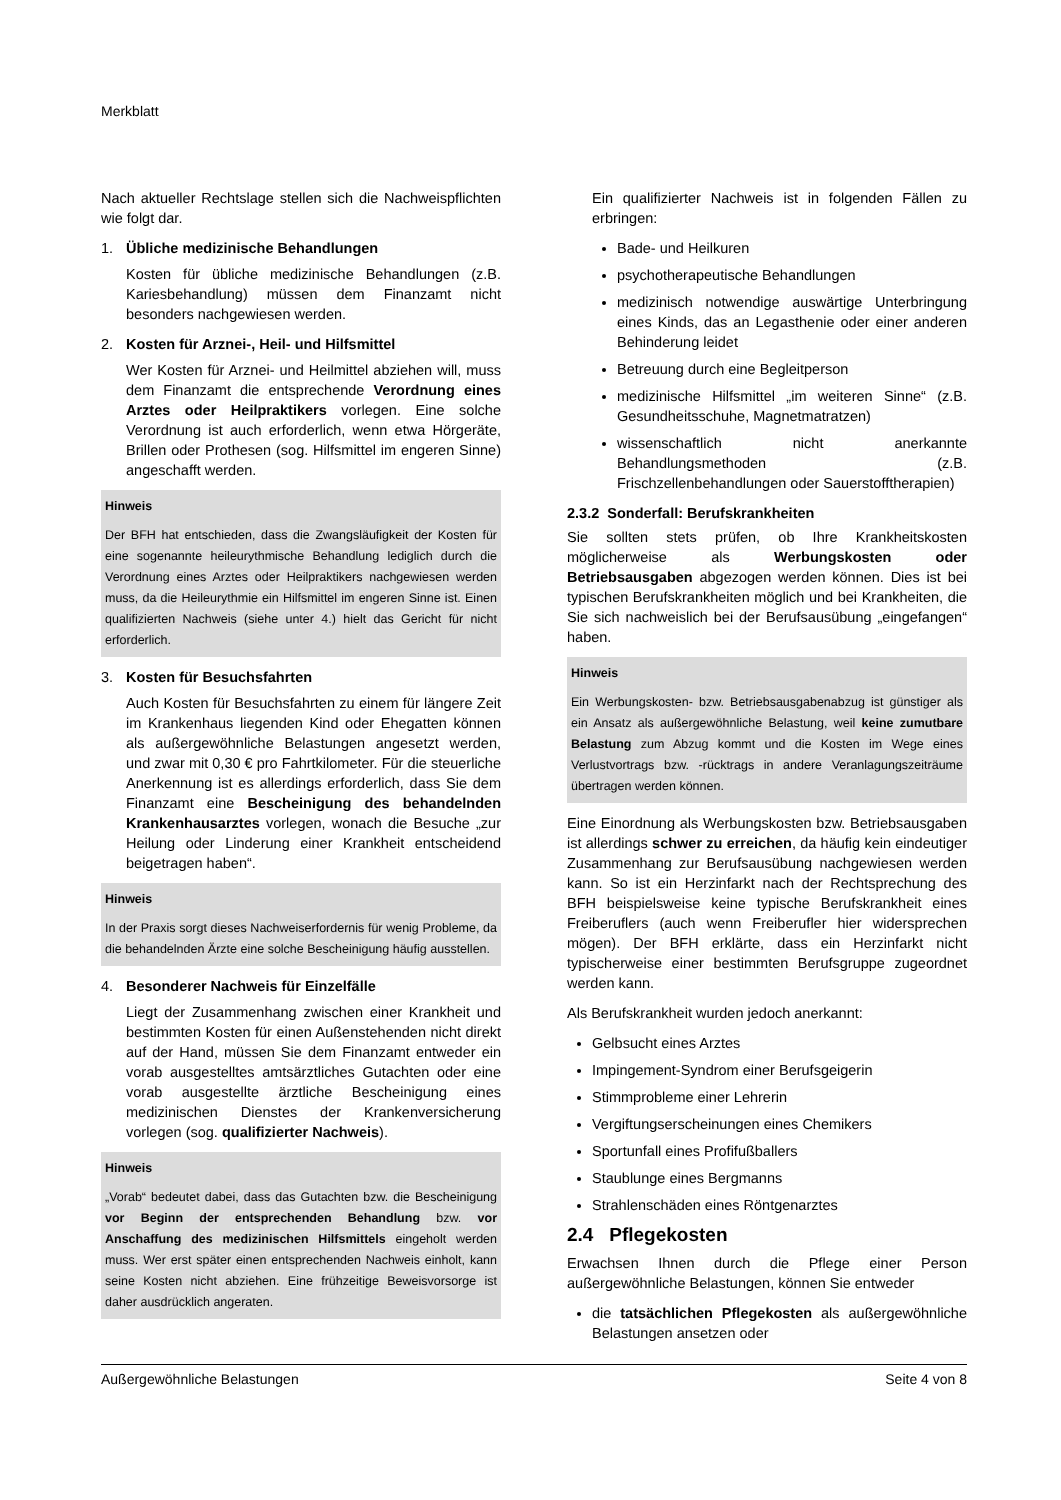Merkblatt
Nach aktueller Rechtslage stellen sich die Nachweispflichten wie folgt dar.
1. Übliche medizinische Behandlungen
Kosten für übliche medizinische Behandlungen (z.B. Kariesbehandlung) müssen dem Finanzamt nicht besonders nachgewiesen werden.
2. Kosten für Arznei-, Heil- und Hilfsmittel
Wer Kosten für Arznei- und Heilmittel abziehen will, muss dem Finanzamt die entsprechende Verordnung eines Arztes oder Heilpraktikers vorlegen. Eine solche Verordnung ist auch erforderlich, wenn etwa Hörgeräte, Brillen oder Prothesen (sog. Hilfsmittel im engeren Sinne) angeschafft werden.
Hinweis
Der BFH hat entschieden, dass die Zwangsläufigkeit der Kosten für eine sogenannte heileurythmische Behandlung lediglich durch die Verordnung eines Arztes oder Heilpraktikers nachgewiesen werden muss, da die Heileurythmie ein Hilfsmittel im engeren Sinne ist. Einen qualifizierten Nachweis (siehe unter 4.) hielt das Gericht für nicht erforderlich.
3. Kosten für Besuchsfahrten
Auch Kosten für Besuchsfahrten zu einem für längere Zeit im Krankenhaus liegenden Kind oder Ehegatten können als außergewöhnliche Belastungen angesetzt werden, und zwar mit 0,30 € pro Fahrtkilometer. Für die steuerliche Anerkennung ist es allerdings erforderlich, dass Sie dem Finanzamt eine Bescheinigung des behandelnden Krankenhausarztes vorlegen, wonach die Besuche „zur Heilung oder Linderung einer Krankheit entscheidend beigetragen haben“.
Hinweis
In der Praxis sorgt dieses Nachweiserfordernis für wenig Probleme, da die behandelnden Ärzte eine solche Bescheinigung häufig ausstellen.
4. Besonderer Nachweis für Einzelfälle
Liegt der Zusammenhang zwischen einer Krankheit und bestimmten Kosten für einen Außenstehenden nicht direkt auf der Hand, müssen Sie dem Finanzamt entweder ein vorab ausgestelltes amtsärztliches Gutachten oder eine vorab ausgestellte ärztliche Bescheinigung eines medizinischen Dienstes der Krankenversicherung vorlegen (sog. qualifizierter Nachweis).
Hinweis
„Vorab“ bedeutet dabei, dass das Gutachten bzw. die Bescheinigung vor Beginn der entsprechenden Behandlung bzw. vor Anschaffung des medizinischen Hilfsmittels eingeholt werden muss. Wer erst später einen entsprechenden Nachweis einholt, kann seine Kosten nicht abziehen. Eine frühzeitige Beweisvorsorge ist daher ausdrücklich angeraten.
Ein qualifizierter Nachweis ist in folgenden Fällen zu erbringen:
Bade- und Heilkuren
psychotherapeutische Behandlungen
medizinisch notwendige auswärtige Unterbringung eines Kinds, das an Legasthenie oder einer anderen Behinderung leidet
Betreuung durch eine Begleitperson
medizinische Hilfsmittel „im weiteren Sinne“ (z.B. Gesundheitsschuhe, Magnetmatratzen)
wissenschaftlich nicht anerkannte Behandlungsmethoden (z.B. Frischzellenbehandlungen oder Sauerstofftherapien)
2.3.2 Sonderfall: Berufskrankheiten
Sie sollten stets prüfen, ob Ihre Krankheitskosten möglicherweise als Werbungskosten oder Betriebsausgaben abgezogen werden können. Dies ist bei typischen Berufskrankheiten möglich und bei Krankheiten, die Sie sich nachweislich bei der Berufsausübung „eingefangen“ haben.
Hinweis
Ein Werbungskosten- bzw. Betriebsausgabenabzug ist günstiger als ein Ansatz als außergewöhnliche Belastung, weil keine zumutbare Belastung zum Abzug kommt und die Kosten im Wege eines Verlustvortrags bzw. -rücktrags in andere Veranlagungszeiträume übertragen werden können.
Eine Einordnung als Werbungskosten bzw. Betriebsausgaben ist allerdings schwer zu erreichen, da häufig kein eindeutiger Zusammenhang zur Berufsausübung nachgewiesen werden kann. So ist ein Herzinfarkt nach der Rechtsprechung des BFH beispielsweise keine typische Berufskrankheit eines Freiberuflers (auch wenn Freiberufler hier widersprechen mögen). Der BFH erklärte, dass ein Herzinfarkt nicht typischerweise einer bestimmten Berufsgruppe zugeordnet werden kann.
Als Berufskrankheit wurden jedoch anerkannt:
Gelbsucht eines Arztes
Impingement-Syndrom einer Berufsgeigerin
Stimmprobleme einer Lehrerin
Vergiftungserscheinungen eines Chemikers
Sportunfall eines Profifußballers
Staublunge eines Bergmanns
Strahlenschäden eines Röntgenarztes
2.4 Pflegekosten
Erwachsen Ihnen durch die Pflege einer Person außergewöhnliche Belastungen, können Sie entweder
die tatsächlichen Pflegekosten als außergewöhnliche Belastungen ansetzen oder
Außergewöhnliche Belastungen Seite 4 von 8